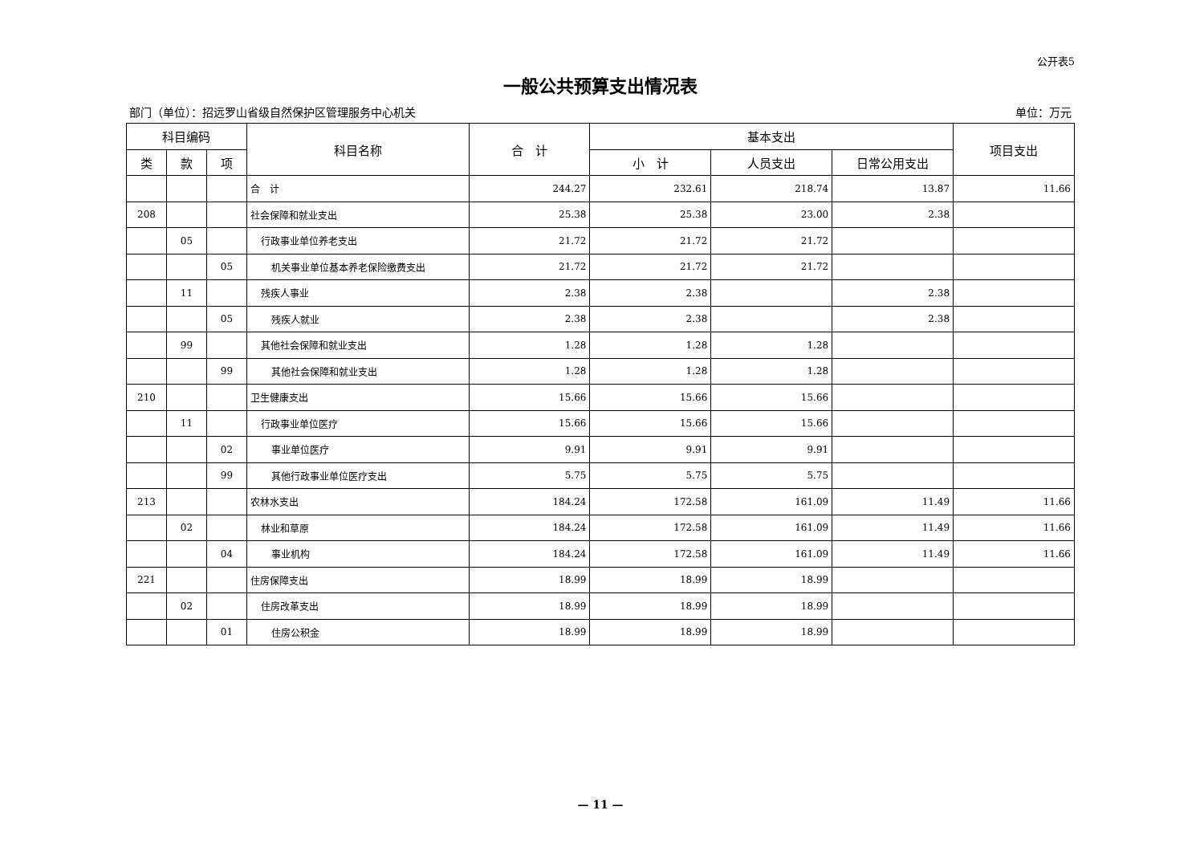公开表5
一般公共预算支出情况表
部门（单位）：招远罗山省级自然保护区管理服务中心机关 单位：万元
| 科目编码 | | | 科目名称 | 合 计 | 基本支出 | | | 项目支出 |
| --- | --- | --- | --- | --- | --- | --- | --- | --- |
| 类 | 款 | 项 | | | 小 计 | 人员支出 | 日常公用支出 | |
| | | | 合 计 | 244.27 | 232.61 | 218.74 | 13.87 | 11.66 |
| 208 | | | 社会保障和就业支出 | 25.38 | 25.38 | 23.00 | 2.38 | |
| | 05 | | 行政事业单位养老支出 | 21.72 | 21.72 | 21.72 | | |
| | | 05 | 机关事业单位基本养老保险缴费支出 | 21.72 | 21.72 | 21.72 | | |
| | 11 | | 残疾人事业 | 2.38 | 2.38 | | 2.38 | |
| | | 05 | 残疾人就业 | 2.38 | 2.38 | | 2.38 | |
| | 99 | | 其他社会保障和就业支出 | 1.28 | 1.28 | 1.28 | | |
| | | 99 | 其他社会保障和就业支出 | 1.28 | 1.28 | 1.28 | | |
| 210 | | | 卫生健康支出 | 15.66 | 15.66 | 15.66 | | |
| | 11 | | 行政事业单位医疗 | 15.66 | 15.66 | 15.66 | | |
| | | 02 | 事业单位医疗 | 9.91 | 9.91 | 9.91 | | |
| | | 99 | 其他行政事业单位医疗支出 | 5.75 | 5.75 | 5.75 | | |
| 213 | | | 农林水支出 | 184.24 | 172.58 | 161.09 | 11.49 | 11.66 |
| | 02 | | 林业和草原 | 184.24 | 172.58 | 161.09 | 11.49 | 11.66 |
| | | 04 | 事业机构 | 184.24 | 172.58 | 161.09 | 11.49 | 11.66 |
| 221 | | | 住房保障支出 | 18.99 | 18.99 | 18.99 | | |
| | 02 | | 住房改革支出 | 18.99 | 18.99 | 18.99 | | |
| | | 01 | 住房公积金 | 18.99 | 18.99 | 18.99 | | |
— 11 —